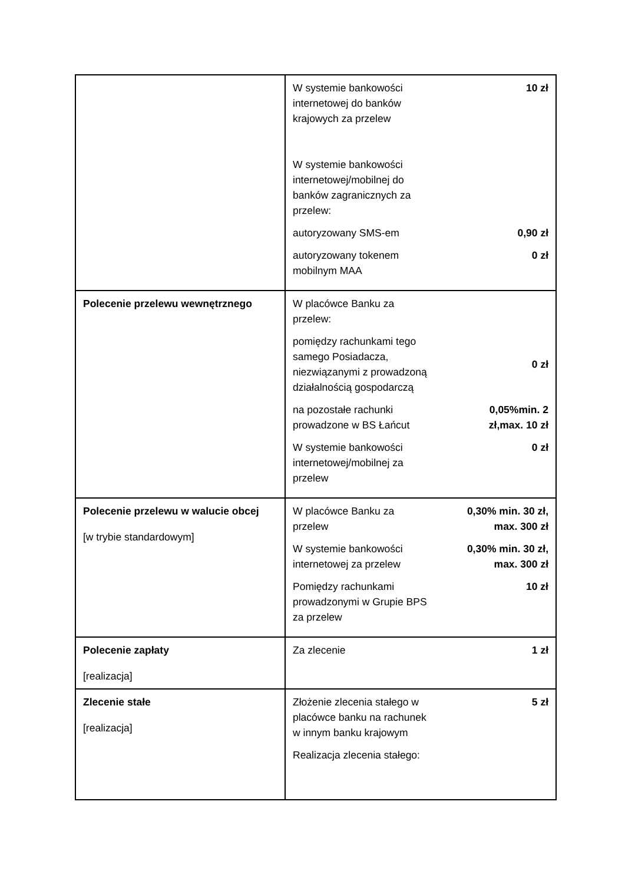| | / W systemie bankowości internetowej do banków krajowych za przelew W systemie bankowości internetowej/mobilnej do banków zagranicznych za przelew: / 10 zł / / autoryzowany SMS-em / 0,90 zł / / autoryzowany tokenem mobilnym MAA / 0 zł / |
| Polecenie przelewu wewnętrznego | / W placówce Banku za przelew: / / / pomiędzy rachunkami tego samego Posiadacza, niezwiązanymi z prowadzoną działalnością gospodarczą / 0 zł / / na pozostałe rachunki prowadzone w BS Łańcut / 0,05%min. 2 zł,max. 10 zł / / W systemie bankowości internetowej/mobilnej za przelew / 0 zł / |
| Polecenie przelewu w walucie obcej [w trybie standardowym] | / W placówce Banku za przelew / 0,30% min. 30 zł, max. 300 zł / / W systemie bankowości internetowej za przelew / 0,30% min. 30 zł, max. 300 zł / / Pomiędzy rachunkami prowadzonymi w Grupie BPS za przelew / 10 zł / |
| Polecenie zapłaty [realizacja] | / Za zlecenie / 1 zł / |
| Zlecenie stałe [realizacja] | / Złożenie zlecenia stałego w placówce banku na rachunek w innym banku krajowym / 5 zł / / Realizacja zlecenia stałego: / / |